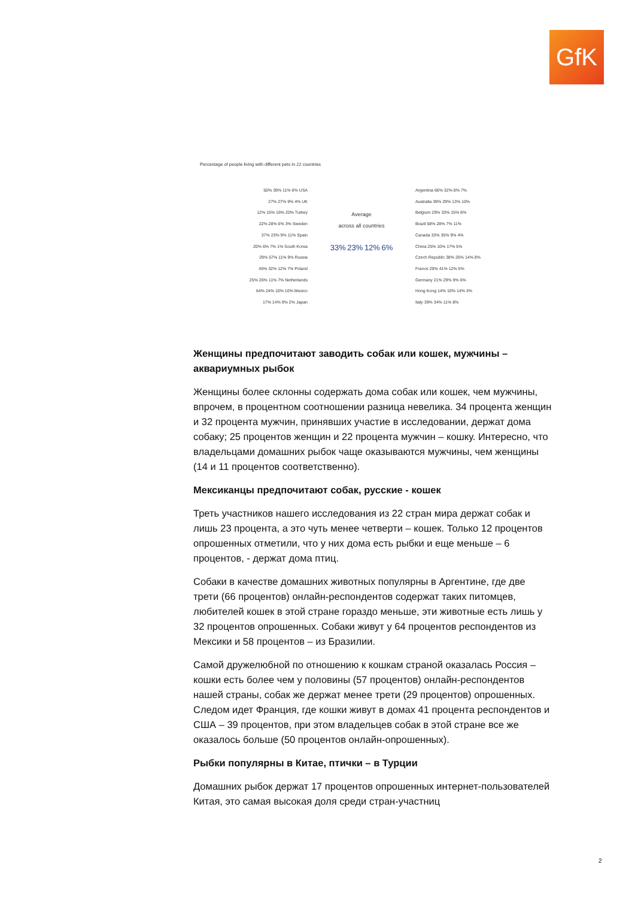GfK
Percentage of people living with different pets in 22 countries
50% 39% 11% 6% USA
27% 27% 9% 4% UK
12% 15% 16% 20% Turkey
22% 28% 6% 3% Sweden
37% 23% 9% 11% Spain
20% 6% 7% 1% South Korea
29% 57% 11% 9% Russia
45% 32% 12% 7% Poland
25% 26% 11% 7% Netherlands
64% 24% 10% 10% Mexico
17% 14% 9% 2% Japan
Average
across all countries
33% 23% 12% 6%
Argentina 66% 32% 8% 7%
Australia 39% 29% 13% 10%
Belgium 29% 33% 15% 8%
Brazil 58% 28% 7% 11%
Canada 33% 35% 9% 4%
China 25% 10% 17% 5%
Czech Republic 38% 26% 14% 8%
France 29% 41% 12% 5%
Germany 21% 29% 9% 6%
Hong Kong 14% 10% 14% 3%
Italy 39% 34% 11% 8%
Женщины предпочитают заводить собак или кошек, мужчины – аквариумных рыбок
Женщины более склонны содержать дома собак или кошек, чем мужчины, впрочем, в процентном соотношении разница невелика. 34 процента женщин и 32 процента мужчин, принявших участие в исследовании, держат дома собаку; 25 процентов женщин и 22 процента мужчин – кошку. Интересно, что владельцами домашних рыбок чаще оказываются мужчины, чем женщины (14 и 11 процентов соответственно).
Мексиканцы предпочитают собак, русские - кошек
Треть участников нашего исследования из 22 стран мира держат собак и лишь 23 процента, а это чуть менее четверти – кошек. Только 12 процентов опрошенных отметили, что у них дома есть рыбки и еще меньше – 6 процентов, - держат дома птиц.
Собаки в качестве домашних животных популярны в Аргентине, где две трети (66 процентов) онлайн-респондентов содержат таких питомцев, любителей кошек в этой стране гораздо меньше, эти животные есть лишь у 32 процентов опрошенных. Собаки живут у 64 процентов респондентов из Мексики и 58 процентов – из Бразилии.
Самой дружелюбной по отношению к кошкам страной оказалась Россия – кошки есть более чем у половины (57 процентов) онлайн-респондентов нашей страны, собак же держат менее трети (29 процентов) опрошенных. Следом идет Франция, где кошки живут в домах 41 процента респондентов и США – 39 процентов, при этом владельцев собак в этой стране все же оказалось больше (50 процентов онлайн-опрошенных).
Рыбки популярны в Китае, птички – в Турции
Домашних рыбок держат 17 процентов опрошенных интернет-пользователей Китая, это самая высокая доля среди стран-участниц
2